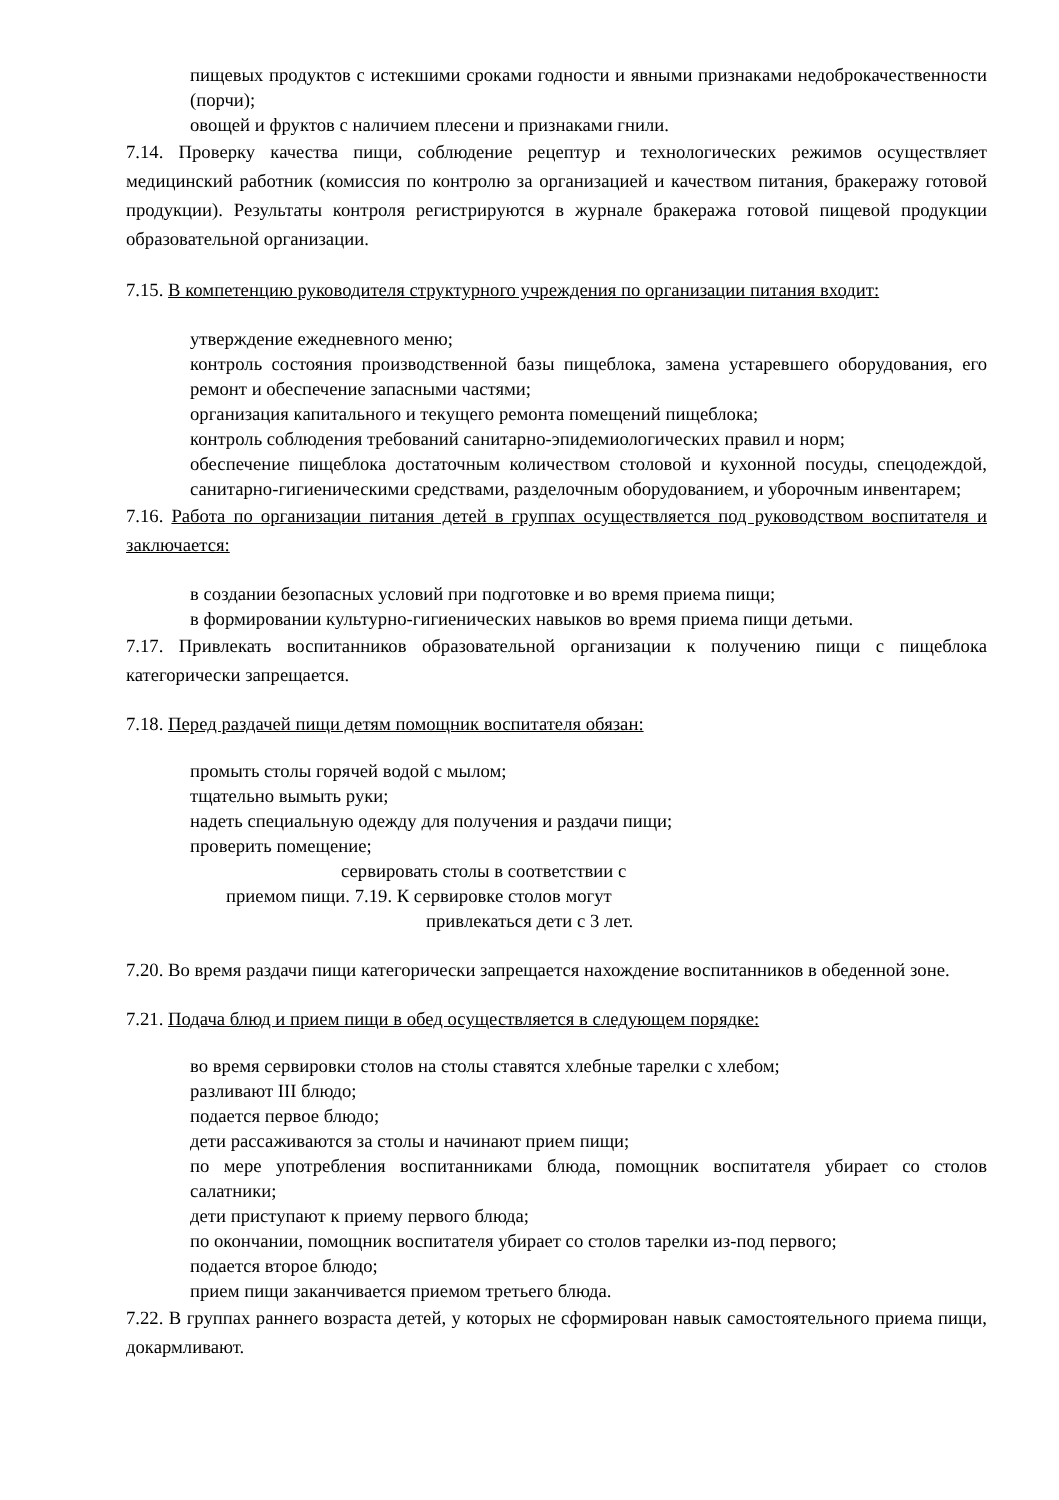пищевых продуктов с истекшими сроками годности и явными признаками недоброкачественности (порчи);
овощей и фруктов с наличием плесени и признаками гнили.
7.14. Проверку качества пищи, соблюдение рецептур и технологических режимов осуществляет медицинский работник (комиссия по контролю за организацией и качеством питания, бракеражу готовой продукции). Результаты контроля регистрируются в журнале бракеража готовой пищевой продукции образовательной организации.
7.15. В компетенцию руководителя структурного учреждения по организации питания входит:
утверждение ежедневного меню;
контроль состояния производственной базы пищеблока, замена устаревшего оборудования, его ремонт и обеспечение запасными частями;
организация капитального и текущего ремонта помещений пищеблока;
контроль соблюдения требований санитарно-эпидемиологических правил и норм;
обеспечение пищеблока достаточным количеством столовой и кухонной посуды, спецодеждой, санитарно-гигиеническими средствами, разделочным оборудованием, и уборочным инвентарем;
7.16. Работа по организации питания детей в группах осуществляется под руководством воспитателя и заключается:
в создании безопасных условий при подготовке и во время приема пищи;
в формировании культурно-гигиенических навыков во время приема пищи детьми.
7.17. Привлекать воспитанников образовательной организации к получению пищи с пищеблока категорически запрещается.
7.18. Перед раздачей пищи детям помощник воспитателя обязан:
промыть столы горячей водой с мылом;
тщательно вымыть руки;
надеть специальную одежду для получения и раздачи пищи;
проверить помещение;
сервировать столы в соответствии с
приемом пищи. 7.19. К сервировке столов могут
привлекаться дети с 3 лет.
7.20. Во время раздачи пищи категорически запрещается нахождение воспитанников в обеденной зоне.
7.21. Подача блюд и прием пищи в обед осуществляется в следующем порядке:
во время сервировки столов на столы ставятся хлебные тарелки с хлебом;
разливают III блюдо;
подается первое блюдо;
дети рассаживаются за столы и начинают прием пищи;
по мере употребления воспитанниками блюда, помощник воспитателя убирает со столов салатники;
дети приступают к приему первого блюда;
по окончании, помощник воспитателя убирает со столов тарелки из-под первого;
подается второе блюдо;
прием пищи заканчивается приемом третьего блюда.
7.22. В группах раннего возраста детей, у которых не сформирован навык самостоятельного приема пищи, докармливают.